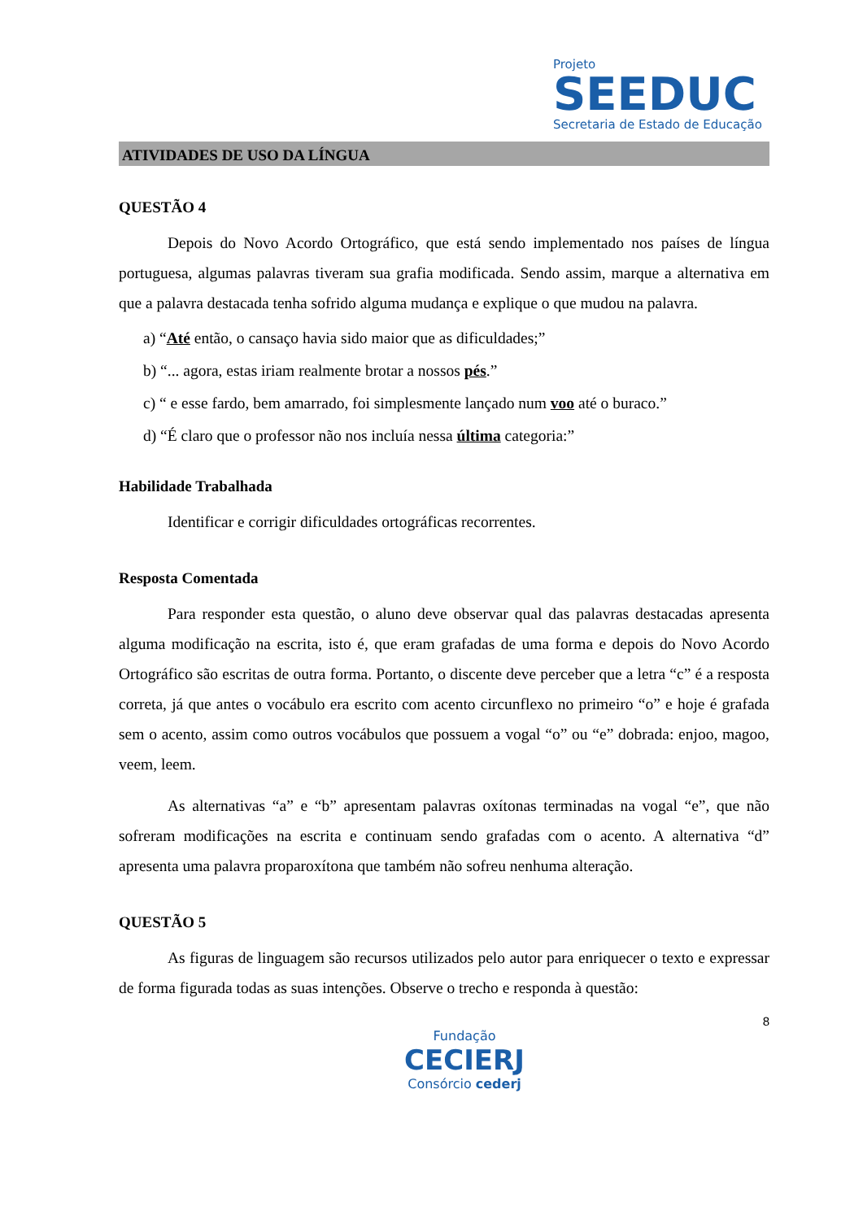Projeto
SEEDUC
Secretaria de Estado de Educação
ATIVIDADES DE USO DA LÍNGUA
QUESTÃO 4
Depois do Novo Acordo Ortográfico, que está sendo implementado nos países de língua portuguesa, algumas palavras tiveram sua grafia modificada. Sendo assim, marque a alternativa em que a palavra destacada tenha sofrido alguma mudança e explique o que mudou na palavra.
a) “Até então, o cansaço havia sido maior que as dificuldades;”
b) “... agora, estas iriam realmente brotar a nossos pés.”
c) “ e esse fardo, bem amarrado, foi simplesmente lançado num voo até o buraco.”
d) “É claro que o professor não nos incluía nessa última categoria:”
Habilidade Trabalhada
Identificar e corrigir dificuldades ortográficas recorrentes.
Resposta Comentada
Para responder esta questão, o aluno deve observar qual das palavras destacadas apresenta alguma modificação na escrita, isto é, que eram grafadas de uma forma e depois do Novo Acordo Ortográfico são escritas de outra forma. Portanto, o discente deve perceber que a letra “c” é a resposta correta, já que antes o vocábulo era escrito com acento circunflexo no primeiro “o” e hoje é grafada sem o acento, assim como outros vocábulos que possuem a vogal “o” ou “e” dobrada: enjoo, magoo, veem, leem.
As alternativas “a” e “b” apresentam palavras oxítonas terminadas na vogal “e”, que não sofreram modificações na escrita e continuam sendo grafadas com o acento. A alternativa “d” apresenta uma palavra proparoxítona que também não sofreu nenhuma alteração.
QUESTÃO 5
As figuras de linguagem são recursos utilizados pelo autor para enriquecer o texto e expressar de forma figurada todas as suas intenções. Observe o trecho e responda à questão:
8
Fundação
CECIERJ
Consórcio cederj